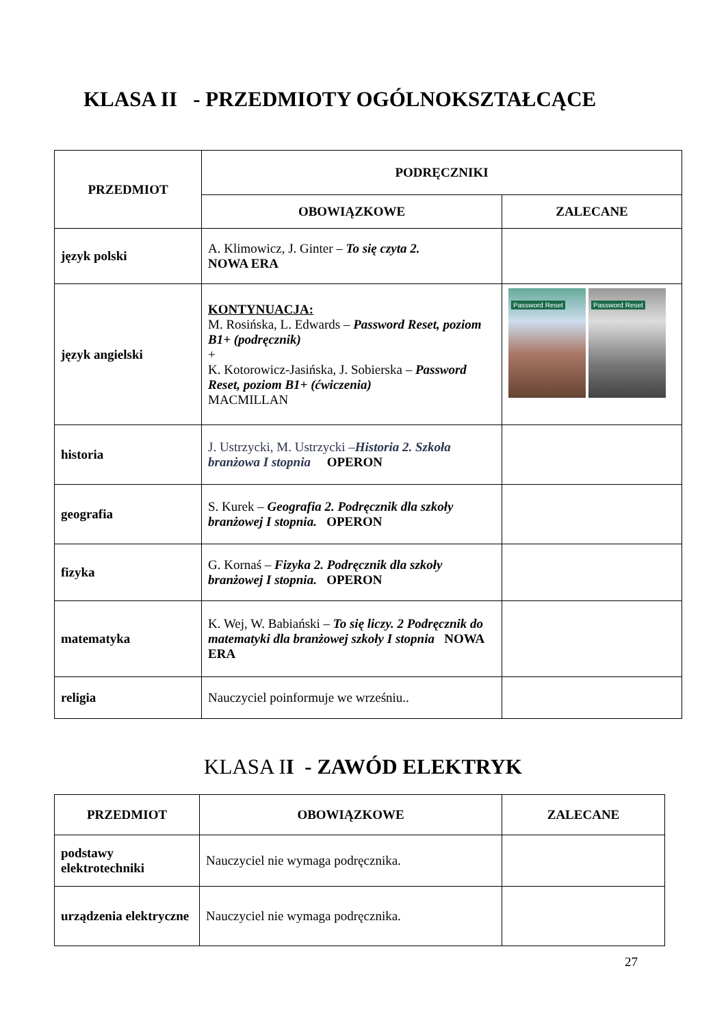KLASA II - PRZEDMIOTY OGÓLNOKSZTAŁCĄCE
| PRZEDMIOT | PODRĘCZNIKI | |
| --- | --- | --- |
| | OBOWIĄZKOWE | ZALECANE |
| język polski | A. Klimowicz, J. Ginter – To się czyta 2. NOWA ERA | |
| język angielski | KONTYNUACJA: M. Rosińska, L. Edwards – Password Reset, poziom B1+ (podręcznik) + K. Kotorowicz-Jasińska, J. Sobierska – Password Reset, poziom B1+ (ćwiczenia) MACMILLAN | Password Reset Password Reset |
| historia | J. Ustrzycki, M. Ustrzycki – Historia 2. Szkoła branżowa I stopnia OPERON | |
| geografia | S. Kurek – Geografia 2. Podręcznik dla szkoły branżowej I stopnia. OPERON | |
| fizyka | G. Kornaś – Fizyka 2. Podręcznik dla szkoły branżowej I stopnia. OPERON | |
| matematyka | K. Wej, W. Babiański – To się liczy. 2 Podręcznik do matematyki dla branżowej szkoły I stopnia NOWA ERA | |
| religia | Nauczyciel poinformuje we wrześniu.. | |
KLASA II - ZAWÓD ELEKTRYK
| PRZEDMIOT | OBOWIĄZKOWE | ZALECANE |
| --- | --- | --- |
| podstawy elektrotechniki | Nauczyciel nie wymaga podręcznika. | |
| urządzenia elektryczne | Nauczyciel nie wymaga podręcznika. | |
27